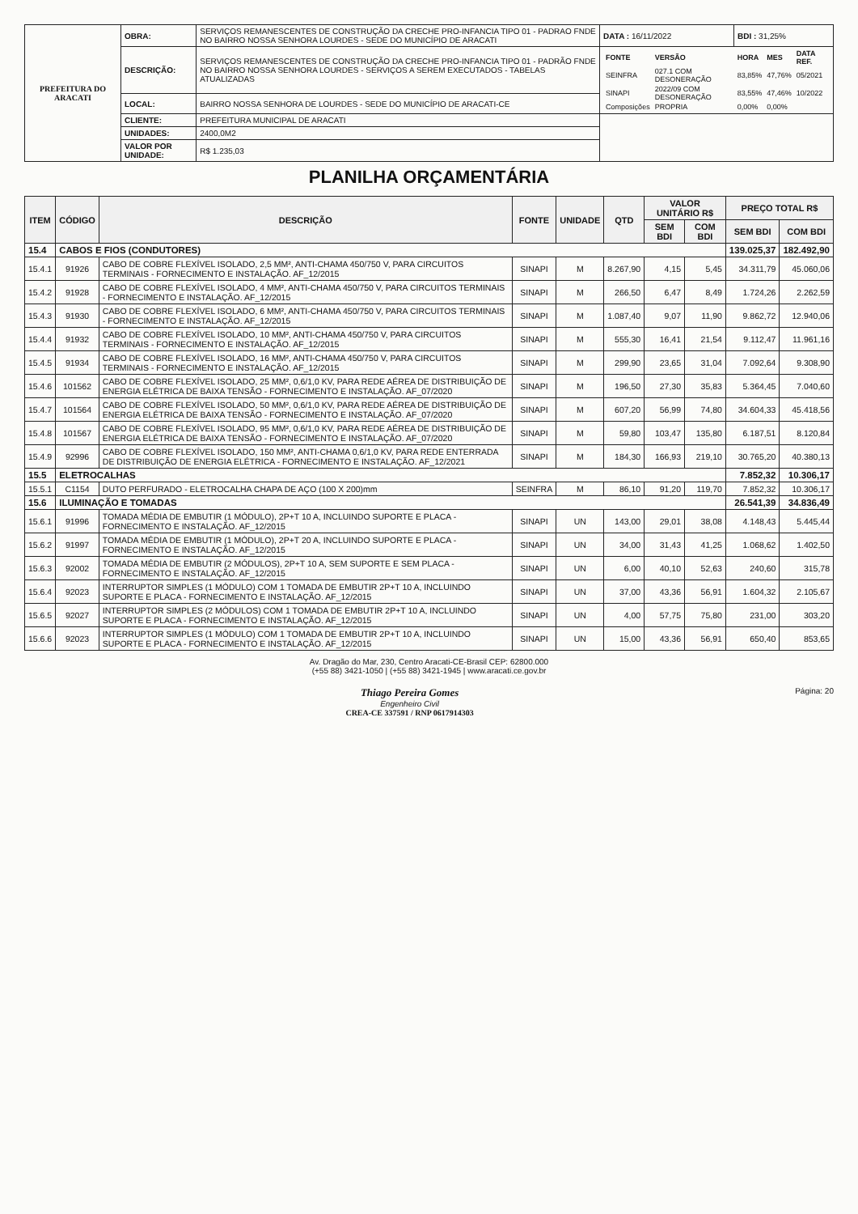| PREFEITURA DO ARACATI | OBRA: | SERVIÇOS REMANESCENTES DE CONSTRUÇÃO DA CRECHE PRO-INFANCIA TIPO 01 - PADRAO FNDE NO BAIRRO NOSSA SENHORA LOURDES - SEDE DO MUNICÍPIO DE ARACATI | DATA : 16/11/2022 | BDI : 31,25% |
| | DESCRIÇÃO: | SERVIÇOS REMANESCENTES DE CONSTRUÇÃO DA CRECHE PRO-INFANCIA TIPO 01 - PADRÃO FNDE NO BAIRRO NOSSA SENHORA LOURDES - SERVIÇOS A SEREM EXECUTADOS - TABELAS ATUALIZADAS | / FONTE / VERSÃO / HORA / MES / DATA REF. / / SEINFRA / 027.1 COM DESONERAÇÃO / 83,85% / 47,76% / 05/2021 / / SINAPI / 2022/09 COM DESONERAÇÃO / 83,55% / 47,46% / 10/2022 / / Composições / PROPRIA / 0,00% / 0,00% / / | |
| | LOCAL: | BAIRRO NOSSA SENHORA DE LOURDES - SEDE DO MUNICÍPIO DE ARACATI-CE | | |
| | CLIENTE: | PREFEITURA MUNICIPAL DE ARACATI | | |
| | UNIDADES: | 2400,0M2 | | |
| | VALOR POR UNIDADE: | R$ 1.235,03 | | |
PLANILHA ORÇAMENTÁRIA
| ITEM | CÓDIGO | DESCRIÇÃO | FONTE | UNIDADE | QTD | VALOR UNITÁRIO R$ | | PREÇO TOTAL R$ | |
| --- | --- | --- | --- | --- | --- | --- | --- | --- | --- |
| | | | | | | SEM BDI | COM BDI | SEM BDI | COM BDI |
| 15.4 | CABOS E FIOS (CONDUTORES) | | | | | | | 139.025,37 | 182.492,90 |
| 15.4.1 | 91926 | CABO DE COBRE FLEXÍVEL ISOLADO, 2,5 MM², ANTI-CHAMA 450/750 V, PARA CIRCUITOS TERMINAIS - FORNECIMENTO E INSTALAÇÃO. AF_12/2015 | SINAPI | M | 8.267,90 | 4,15 | 5,45 | 34.311,79 | 45.060,06 |
| 15.4.2 | 91928 | CABO DE COBRE FLEXÍVEL ISOLADO, 4 MM², ANTI-CHAMA 450/750 V, PARA CIRCUITOS TERMINAIS - FORNECIMENTO E INSTALAÇÃO. AF_12/2015 | SINAPI | M | 266,50 | 6,47 | 8,49 | 1.724,26 | 2.262,59 |
| 15.4.3 | 91930 | CABO DE COBRE FLEXÍVEL ISOLADO, 6 MM², ANTI-CHAMA 450/750 V, PARA CIRCUITOS TERMINAIS - FORNECIMENTO E INSTALAÇÃO. AF_12/2015 | SINAPI | M | 1.087,40 | 9,07 | 11,90 | 9.862,72 | 12.940,06 |
| 15.4.4 | 91932 | CABO DE COBRE FLEXÍVEL ISOLADO, 10 MM², ANTI-CHAMA 450/750 V, PARA CIRCUITOS TERMINAIS - FORNECIMENTO E INSTALAÇÃO. AF_12/2015 | SINAPI | M | 555,30 | 16,41 | 21,54 | 9.112,47 | 11.961,16 |
| 15.4.5 | 91934 | CABO DE COBRE FLEXÍVEL ISOLADO, 16 MM², ANTI-CHAMA 450/750 V, PARA CIRCUITOS TERMINAIS - FORNECIMENTO E INSTALAÇÃO. AF_12/2015 | SINAPI | M | 299,90 | 23,65 | 31,04 | 7.092,64 | 9.308,90 |
| 15.4.6 | 101562 | CABO DE COBRE FLEXÍVEL ISOLADO, 25 MM², 0,6/1,0 KV, PARA REDE AÉREA DE DISTRIBUIÇÃO DE ENERGIA ELÉTRICA DE BAIXA TENSÃO - FORNECIMENTO E INSTALAÇÃO. AF_07/2020 | SINAPI | M | 196,50 | 27,30 | 35,83 | 5.364,45 | 7.040,60 |
| 15.4.7 | 101564 | CABO DE COBRE FLEXÍVEL ISOLADO, 50 MM², 0,6/1,0 KV, PARA REDE AÉREA DE DISTRIBUIÇÃO DE ENERGIA ELÉTRICA DE BAIXA TENSÃO - FORNECIMENTO E INSTALAÇÃO. AF_07/2020 | SINAPI | M | 607,20 | 56,99 | 74,80 | 34.604,33 | 45.418,56 |
| 15.4.8 | 101567 | CABO DE COBRE FLEXÍVEL ISOLADO, 95 MM², 0,6/1,0 KV, PARA REDE AÉREA DE DISTRIBUIÇÃO DE ENERGIA ELÉTRICA DE BAIXA TENSÃO - FORNECIMENTO E INSTALAÇÃO. AF_07/2020 | SINAPI | M | 59,80 | 103,47 | 135,80 | 6.187,51 | 8.120,84 |
| 15.4.9 | 92996 | CABO DE COBRE FLEXÍVEL ISOLADO, 150 MM², ANTI-CHAMA 0,6/1,0 KV, PARA REDE ENTERRADA DE DISTRIBUIÇÃO DE ENERGIA ELÉTRICA - FORNECIMENTO E INSTALAÇÃO. AF_12/2021 | SINAPI | M | 184,30 | 166,93 | 219,10 | 30.765,20 | 40.380,13 |
| 15.5 | ELETROCALHAS | | | | | | | 7.852,32 | 10.306,17 |
| 15.5.1 | C1154 | DUTO PERFURADO - ELETROCALHA CHAPA DE AÇO (100 X 200)mm | SEINFRA | M | 86,10 | 91,20 | 119,70 | 7.852,32 | 10.306,17 |
| 15.6 | ILUMINAÇÃO E TOMADAS | | | | | | | 26.541,39 | 34.836,49 |
| 15.6.1 | 91996 | TOMADA MÉDIA DE EMBUTIR (1 MÓDULO), 2P+T 10 A, INCLUINDO SUPORTE E PLACA - FORNECIMENTO E INSTALAÇÃO. AF_12/2015 | SINAPI | UN | 143,00 | 29,01 | 38,08 | 4.148,43 | 5.445,44 |
| 15.6.2 | 91997 | TOMADA MÉDIA DE EMBUTIR (1 MÓDULO), 2P+T 20 A, INCLUINDO SUPORTE E PLACA - FORNECIMENTO E INSTALAÇÃO. AF_12/2015 | SINAPI | UN | 34,00 | 31,43 | 41,25 | 1.068,62 | 1.402,50 |
| 15.6.3 | 92002 | TOMADA MÉDIA DE EMBUTIR (2 MÓDULOS), 2P+T 10 A, SEM SUPORTE E SEM PLACA - FORNECIMENTO E INSTALAÇÃO. AF_12/2015 | SINAPI | UN | 6,00 | 40,10 | 52,63 | 240,60 | 315,78 |
| 15.6.4 | 92023 | INTERRUPTOR SIMPLES (1 MÓDULO) COM 1 TOMADA DE EMBUTIR 2P+T 10 A, INCLUINDO SUPORTE E PLACA - FORNECIMENTO E INSTALAÇÃO. AF_12/2015 | SINAPI | UN | 37,00 | 43,36 | 56,91 | 1.604,32 | 2.105,67 |
| 15.6.5 | 92027 | INTERRUPTOR SIMPLES (2 MÓDULOS) COM 1 TOMADA DE EMBUTIR 2P+T 10 A, INCLUINDO SUPORTE E PLACA - FORNECIMENTO E INSTALAÇÃO. AF_12/2015 | SINAPI | UN | 4,00 | 57,75 | 75,80 | 231,00 | 303,20 |
| 15.6.6 | 92023 | INTERRUPTOR SIMPLES (1 MÓDULO) COM 1 TOMADA DE EMBUTIR 2P+T 10 A, INCLUINDO SUPORTE E PLACA - FORNECIMENTO E INSTALAÇÃO. AF_12/2015 | SINAPI | UN | 15,00 | 43,36 | 56,91 | 650,40 | 853,65 |
Av. Dragão do Mar, 230, Centro Aracati-CE-Brasil CEP: 62800.000
(+55 88) 3421-1050 | (+55 88) 3421-1945 | www.aracati.ce.gov.br
Thiago Pereira Gomes
Engenheiro Civil
CREA-CE 337591 / RNP 0617914303 Página: 20